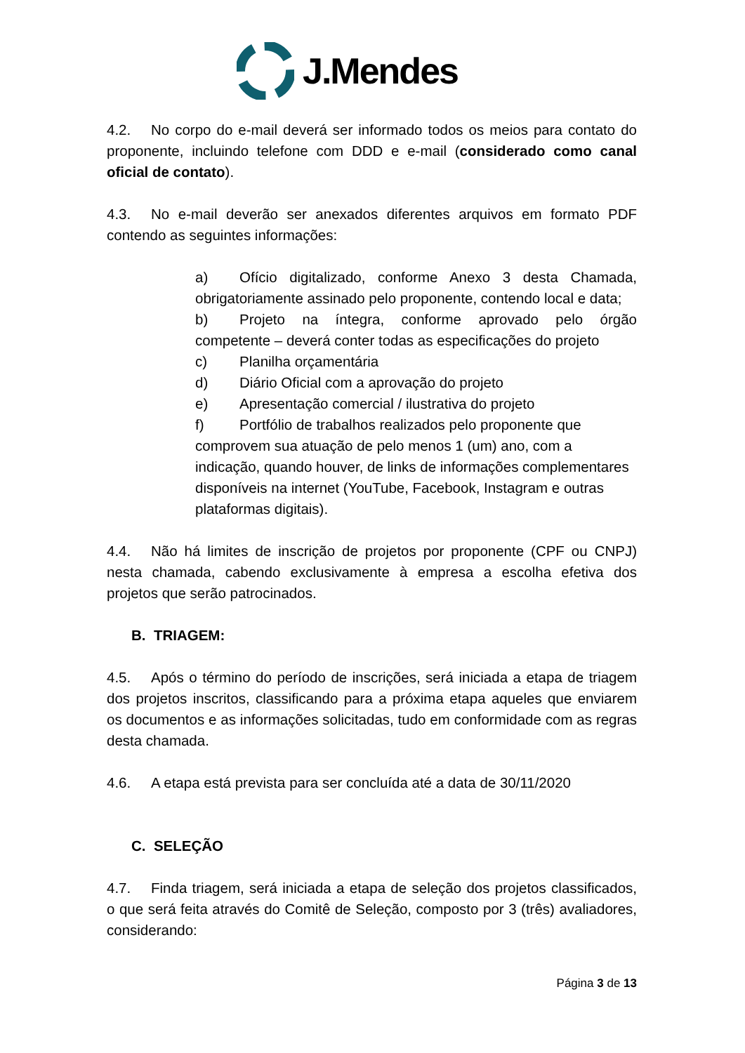J.Mendes
4.2. No corpo do e-mail deverá ser informado todos os meios para contato do proponente, incluindo telefone com DDD e e-mail (considerado como canal oficial de contato).
4.3. No e-mail deverão ser anexados diferentes arquivos em formato PDF contendo as seguintes informações:
a) Ofício digitalizado, conforme Anexo 3 desta Chamada, obrigatoriamente assinado pelo proponente, contendo local e data;
b) Projeto na íntegra, conforme aprovado pelo órgão competente – deverá conter todas as especificações do projeto
c) Planilha orçamentária
d) Diário Oficial com a aprovação do projeto
e) Apresentação comercial / ilustrativa do projeto
f) Portfólio de trabalhos realizados pelo proponente que comprovem sua atuação de pelo menos 1 (um) ano, com a indicação, quando houver, de links de informações complementares disponíveis na internet (YouTube, Facebook, Instagram e outras plataformas digitais).
4.4. Não há limites de inscrição de projetos por proponente (CPF ou CNPJ) nesta chamada, cabendo exclusivamente à empresa a escolha efetiva dos projetos que serão patrocinados.
B. TRIAGEM:
4.5. Após o término do período de inscrições, será iniciada a etapa de triagem dos projetos inscritos, classificando para a próxima etapa aqueles que enviarem os documentos e as informações solicitadas, tudo em conformidade com as regras desta chamada.
4.6. A etapa está prevista para ser concluída até a data de 30/11/2020
C. SELEÇÃO
4.7. Finda triagem, será iniciada a etapa de seleção dos projetos classificados, o que será feita através do Comitê de Seleção, composto por 3 (três) avaliadores, considerando:
Página 3 de 13